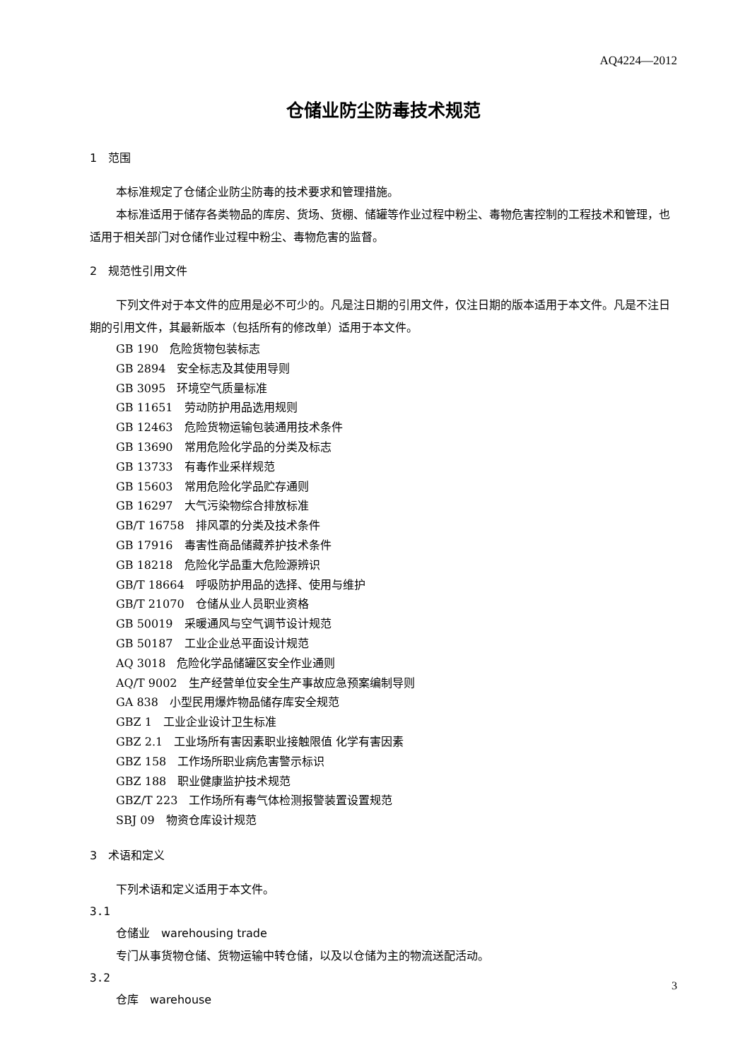AQ4224—2012
仓储业防尘防毒技术规范
1　范围
本标准规定了仓储企业防尘防毒的技术要求和管理措施。
本标准适用于储存各类物品的库房、货场、货棚、储罐等作业过程中粉尘、毒物危害控制的工程技术和管理，也适用于相关部门对仓储作业过程中粉尘、毒物危害的监督。
2　规范性引用文件
下列文件对于本文件的应用是必不可少的。凡是注日期的引用文件，仅注日期的版本适用于本文件。凡是不注日期的引用文件，其最新版本（包括所有的修改单）适用于本文件。
GB 190　危险货物包装标志
GB 2894　安全标志及其使用导则
GB 3095　环境空气质量标准
GB 11651　劳动防护用品选用规则
GB 12463　危险货物运输包装通用技术条件
GB 13690　常用危险化学品的分类及标志
GB 13733　有毒作业采样规范
GB 15603　常用危险化学品贮存通则
GB 16297　大气污染物综合排放标准
GB/T 16758　排风罩的分类及技术条件
GB 17916　毒害性商品储藏养护技术条件
GB 18218　危险化学品重大危险源辨识
GB/T 18664　呼吸防护用品的选择、使用与维护
GB/T 21070　仓储从业人员职业资格
GB 50019　采暖通风与空气调节设计规范
GB 50187　工业企业总平面设计规范
AQ 3018　危险化学品储罐区安全作业通则
AQ/T 9002　生产经营单位安全生产事故应急预案编制导则
GA 838　小型民用爆炸物品储存库安全规范
GBZ 1　工业企业设计卫生标准
GBZ 2.1　工业场所有害因素职业接触限值 化学有害因素
GBZ 158　工作场所职业病危害警示标识
GBZ 188　职业健康监护技术规范
GBZ/T 223　工作场所有毒气体检测报警装置设置规范
SBJ 09　物资仓库设计规范
3　术语和定义
下列术语和定义适用于本文件。
3.1
仓储业　warehousing trade
专门从事货物仓储、货物运输中转仓储，以及以仓储为主的物流送配活动。
3.2
仓库　warehouse
3